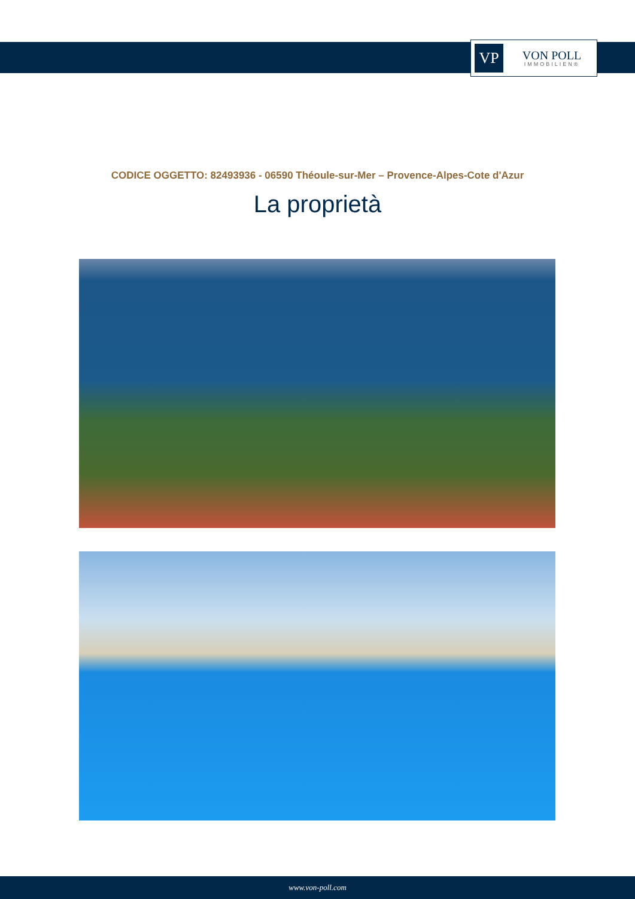VP
VON POLL
IMMOBILIEN®
CODICE OGGETTO: 82493936 - 06590 Théoule-sur-Mer – Provence-Alpes-Cote d'Azur
La proprietà
www.von-poll.com